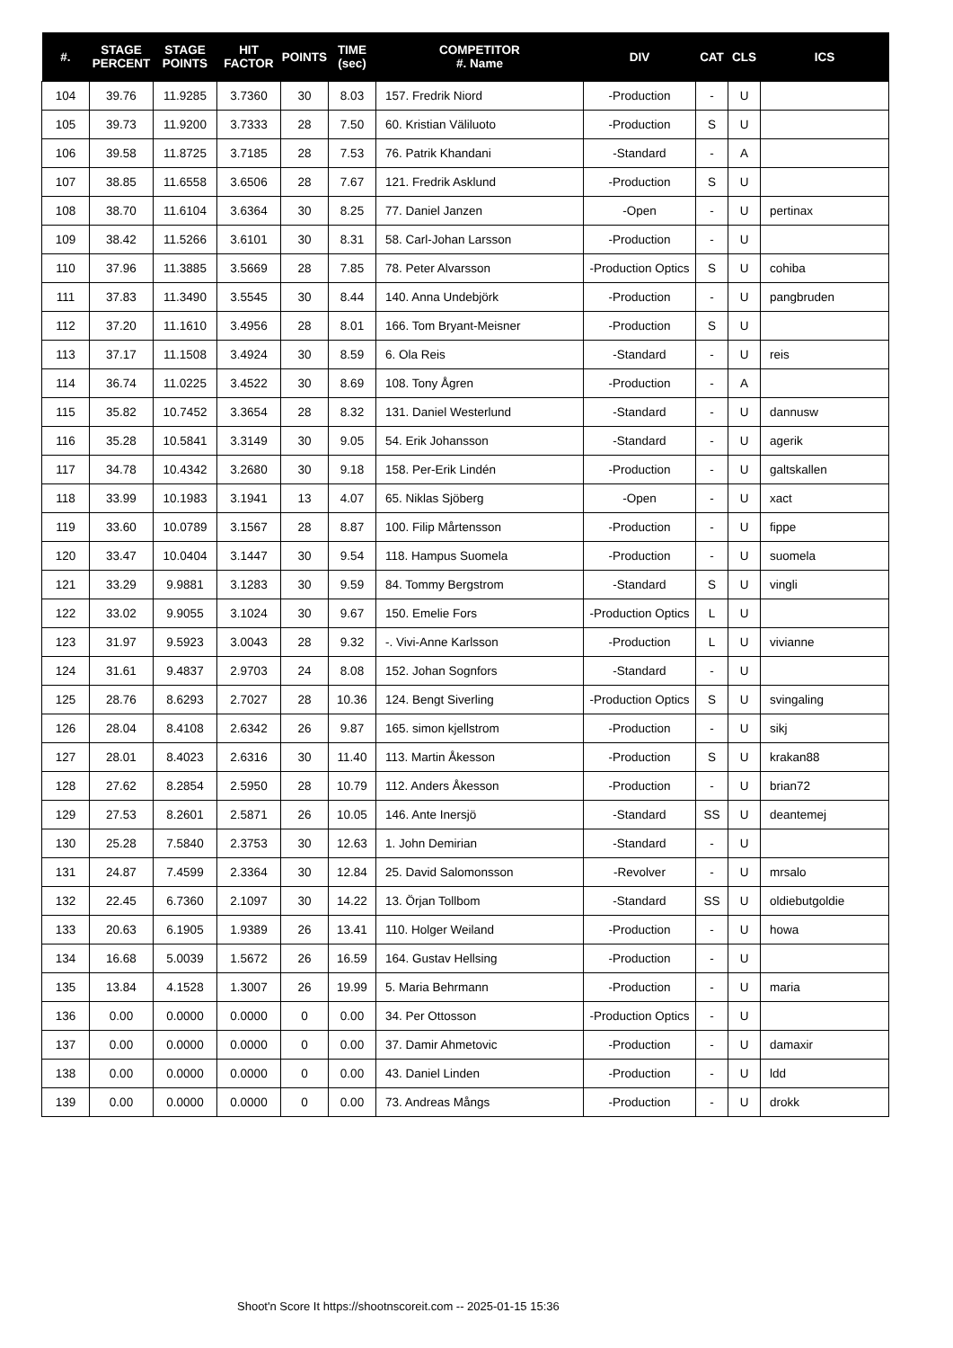| #. | STAGE PERCENT | STAGE POINTS | HIT FACTOR | POINTS | TIME (sec) | COMPETITOR #. Name | DIV | CAT | CLS | ICS |
| --- | --- | --- | --- | --- | --- | --- | --- | --- | --- | --- |
| 104 | 39.76 | 11.9285 | 3.7360 | 30 | 8.03 | 157. Fredrik Niord | -Production | - | U | |
| 105 | 39.73 | 11.9200 | 3.7333 | 28 | 7.50 | 60. Kristian Väliluoto | -Production | S | U | |
| 106 | 39.58 | 11.8725 | 3.7185 | 28 | 7.53 | 76. Patrik Khandani | -Standard | - | A | |
| 107 | 38.85 | 11.6558 | 3.6506 | 28 | 7.67 | 121. Fredrik Asklund | -Production | S | U | |
| 108 | 38.70 | 11.6104 | 3.6364 | 30 | 8.25 | 77. Daniel Janzen | -Open | - | U | pertinax |
| 109 | 38.42 | 11.5266 | 3.6101 | 30 | 8.31 | 58. Carl-Johan Larsson | -Production | - | U | |
| 110 | 37.96 | 11.3885 | 3.5669 | 28 | 7.85 | 78. Peter Alvarsson | -Production Optics | S | U | cohiba |
| 111 | 37.83 | 11.3490 | 3.5545 | 30 | 8.44 | 140. Anna Undebjörk | -Production | - | U | pangbruden |
| 112 | 37.20 | 11.1610 | 3.4956 | 28 | 8.01 | 166. Tom Bryant-Meisner | -Production | S | U | |
| 113 | 37.17 | 11.1508 | 3.4924 | 30 | 8.59 | 6. Ola Reis | -Standard | - | U | reis |
| 114 | 36.74 | 11.0225 | 3.4522 | 30 | 8.69 | 108. Tony Ågren | -Production | - | A | |
| 115 | 35.82 | 10.7452 | 3.3654 | 28 | 8.32 | 131. Daniel Westerlund | -Standard | - | U | dannusw |
| 116 | 35.28 | 10.5841 | 3.3149 | 30 | 9.05 | 54. Erik Johansson | -Standard | - | U | agerik |
| 117 | 34.78 | 10.4342 | 3.2680 | 30 | 9.18 | 158. Per-Erik Lindén | -Production | - | U | galtskallen |
| 118 | 33.99 | 10.1983 | 3.1941 | 13 | 4.07 | 65. Niklas Sjöberg | -Open | - | U | xact |
| 119 | 33.60 | 10.0789 | 3.1567 | 28 | 8.87 | 100. Filip Mårtensson | -Production | - | U | fippe |
| 120 | 33.47 | 10.0404 | 3.1447 | 30 | 9.54 | 118. Hampus Suomela | -Production | - | U | suomela |
| 121 | 33.29 | 9.9881 | 3.1283 | 30 | 9.59 | 84. Tommy Bergstrom | -Standard | S | U | vingli |
| 122 | 33.02 | 9.9055 | 3.1024 | 30 | 9.67 | 150. Emelie Fors | -Production Optics | L | U | |
| 123 | 31.97 | 9.5923 | 3.0043 | 28 | 9.32 | -. Vivi-Anne Karlsson | -Production | L | U | vivianne |
| 124 | 31.61 | 9.4837 | 2.9703 | 24 | 8.08 | 152. Johan Sognfors | -Standard | - | U | |
| 125 | 28.76 | 8.6293 | 2.7027 | 28 | 10.36 | 124. Bengt Siverling | -Production Optics | S | U | svingaling |
| 126 | 28.04 | 8.4108 | 2.6342 | 26 | 9.87 | 165. simon kjellstrom | -Production | - | U | sikj |
| 127 | 28.01 | 8.4023 | 2.6316 | 30 | 11.40 | 113. Martin Åkesson | -Production | S | U | krakan88 |
| 128 | 27.62 | 8.2854 | 2.5950 | 28 | 10.79 | 112. Anders Åkesson | -Production | - | U | brian72 |
| 129 | 27.53 | 8.2601 | 2.5871 | 26 | 10.05 | 146. Ante Inersjö | -Standard | SS | U | deantemej |
| 130 | 25.28 | 7.5840 | 2.3753 | 30 | 12.63 | 1. John Demirian | -Standard | - | U | |
| 131 | 24.87 | 7.4599 | 2.3364 | 30 | 12.84 | 25. David Salomonsson | -Revolver | - | U | mrsalo |
| 132 | 22.45 | 6.7360 | 2.1097 | 30 | 14.22 | 13. Örjan Tollbom | -Standard | SS | U | oldiebutgoldie |
| 133 | 20.63 | 6.1905 | 1.9389 | 26 | 13.41 | 110. Holger Weiland | -Production | - | U | howa |
| 134 | 16.68 | 5.0039 | 1.5672 | 26 | 16.59 | 164. Gustav Hellsing | -Production | - | U | |
| 135 | 13.84 | 4.1528 | 1.3007 | 26 | 19.99 | 5. Maria Behrmann | -Production | - | U | maria |
| 136 | 0.00 | 0.0000 | 0.0000 | 0 | 0.00 | 34. Per Ottosson | -Production Optics | - | U | |
| 137 | 0.00 | 0.0000 | 0.0000 | 0 | 0.00 | 37. Damir Ahmetovic | -Production | - | U | damaxir |
| 138 | 0.00 | 0.0000 | 0.0000 | 0 | 0.00 | 43. Daniel Linden | -Production | - | U | ldd |
| 139 | 0.00 | 0.0000 | 0.0000 | 0 | 0.00 | 73. Andreas Mångs | -Production | - | U | drokk |
Shoot'n Score It https://shootnscoreit.com -- 2025-01-15 15:36